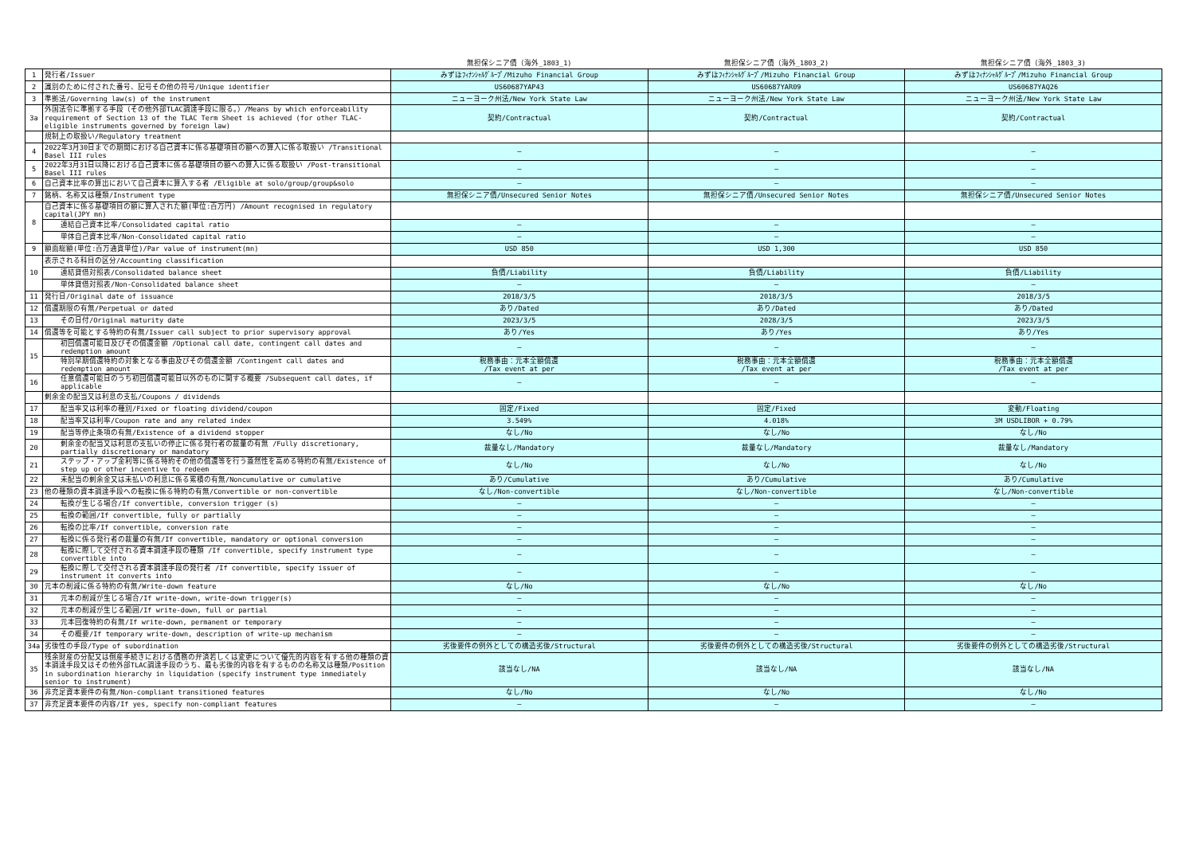| | | 無担保シニア債（海外_1803_1) | 無担保シニア債（海外_1803_2) | 無担保シニア債（海外_1803_3) |
| --- | --- | --- | --- | --- |
| 1 | 発行者/Issuer | みずほﾌｨﾅﾝｼｬﾙｸﾞﾙｰﾌﾟ/Mizuho Financial Group | みずほﾌｨﾅﾝｼｬﾙｸﾞﾙｰﾌﾟ/Mizuho Financial Group | みずほﾌｨﾅﾝｼｬﾙｸﾞﾙｰﾌﾟ/Mizuho Financial Group |
| 2 | 識別のために付された番号、記号その他の符号/Unique identifier | US60687YAP43 | US60687YAR09 | US60687YAQ26 |
| 3 | 準拠法/Governing law(s) of the instrument | ニューヨーク州法/New York State Law | ニューヨーク州法/New York State Law | ニューヨーク州法/New York State Law |
| 3a | 外国法令に準拠する手段（その他外部TLAC調達手段に限る。）/Means by which enforceability requirement of Section 13 of the TLAC Term Sheet is achieved (for other TLAC-eligible instruments governed by foreign law) | 契約/Contractual | 契約/Contractual | 契約/Contractual |
| | 規制上の取扱い/Regulatory treatment | | | |
| 4 | 2022年3月30日までの期間における自己資本に係る基礎項目の額への算入に係る取扱い /Transitional Basel III rules | — | — | — |
| 5 | 2022年3月31日以降における自己資本に係る基礎項目の額への算入に係る取扱い /Post-transitional Basel III rules | — | — | — |
| 6 | 自己資本比率の算出において自己資本に算入する者 /Eligible at solo/group/group&solo | — | — | — |
| 7 | 銘柄、名称又は種類/Instrument type | 無担保シニア債/Unsecured Senior Notes | 無担保シニア債/Unsecured Senior Notes | 無担保シニア債/Unsecured Senior Notes |
| 8 | 自己資本に係る基礎項目の額に算入された額(単位:百万円) /Amount recognised in regulatory capital(JPY mn) | | | |
| | 連結自己資本比率/Consolidated capital ratio | — | — | — |
| | 単体自己資本比率/Non-Consolidated capital ratio | — | — | — |
| 9 | 額面総額(単位:百万通貨単位)/Par value of instrument(mn) | USD 850 | USD 1,300 | USD 850 |
| 10 | 表示される科目の区分/Accounting classification | | | |
| | 連結貸借対照表/Consolidated balance sheet | 負債/Liability | 負債/Liability | 負債/Liability |
| | 単体貸借対照表/Non-Consolidated balance sheet | — | — | — |
| 11 | 発行日/Original date of issuance | 2018/3/5 | 2018/3/5 | 2018/3/5 |
| 12 | 償還期限の有無/Perpetual or dated | あり/Dated | あり/Dated | あり/Dated |
| 13 | その日付/Original maturity date | 2023/3/5 | 2028/3/5 | 2023/3/5 |
| 14 | 償還等を可能とする特約の有無/Issuer call subject to prior supervisory approval | あり/Yes | あり/Yes | あり/Yes |
| 15 | 初回償還可能日及びその償還金額 /Optional call date, contingent call dates and redemption amount | — | — | — |
| | 特別早期償還特約の対象となる事由及びその償還金額 /Contingent call dates and redemption amount | 税務事由：元本全額償還 /Tax event at per | 税務事由：元本全額償還 /Tax event at per | 税務事由：元本全額償還 /Tax event at per |
| 16 | 任意償還可能日のうち初回償還可能日以外のものに関する概要 /Subsequent call dates, if applicable | — | — | — |
| | 剰余金の配当又は利息の支払/Coupons / dividends | | | |
| 17 | 配当率又は利率の種別/Fixed or floating dividend/coupon | 固定/Fixed | 固定/Fixed | 変動/Floating |
| 18 | 配当率又は利率/Coupon rate and any related index | 3.549% | 4.018% | 3M USDLIBOR + 0.79% |
| 19 | 配当等停止条項の有無/Existence of a dividend stopper | なし/No | なし/No | なし/No |
| 20 | 剰余金の配当又は利息の支払いの停止に係る発行者の裁量の有無 /Fully discretionary, partially discretionary or mandatory | 裁量なし/Mandatory | 裁量なし/Mandatory | 裁量なし/Mandatory |
| 21 | ステップ・アップ金利等に係る特約その他の償還等を行う蓋然性を高める特約の有無/Existence of step up or other incentive to redeem | なし/No | なし/No | なし/No |
| 22 | 未配当の剰余金又は未払いの利息に係る累積の有無/Noncumulative or cumulative | あり/Cumulative | あり/Cumulative | あり/Cumulative |
| 23 | 他の種類の資本調達手段への転換に係る特約の有無/Convertible or non-convertible | なし/Non-convertible | なし/Non-convertible | なし/Non-convertible |
| 24 | 転換が生じる場合/If convertible, conversion trigger (s) | — | — | — |
| 25 | 転換の範囲/If convertible, fully or partially | — | — | — |
| 26 | 転換の比率/If convertible, conversion rate | — | — | — |
| 27 | 転換に係る発行者の裁量の有無/If convertible, mandatory or optional conversion | — | — | — |
| 28 | 転換に際して交付される資本調達手段の種類 /If convertible, specify instrument type convertible into | — | — | — |
| 29 | 転換に際して交付される資本調達手段の発行者 /If convertible, specify issuer of instrument it converts into | — | — | — |
| 30 | 元本の削減に係る特約の有無/Write-down feature | なし/No | なし/No | なし/No |
| 31 | 元本の削減が生じる場合/If write-down, write-down trigger(s) | — | — | — |
| 32 | 元本の削減が生じる範囲/If write-down, full or partial | — | — | — |
| 33 | 元本回復特約の有無/If write-down, permanent or temporary | — | — | — |
| 34 | その概要/If temporary write-down, description of write-up mechanism | — | — | — |
| 34a | 劣後性の手段/Type of subordination | 劣後要件の例外としての構造劣後/Structural | 劣後要件の例外としての構造劣後/Structural | 劣後要件の例外としての構造劣後/Structural |
| 35 | 残余財産の分配又は倒産手続きにおける債務の弁済若しくは変更について優先的内容を有する他の種類の資本調達手段又はその他外部TLAC調達手段のうち、最も劣後的内容を有するものの名称又は種類/Position in subordination hierarchy in liquidation (specify instrument type immediately senior to instrument) | 該当なし/NA | 該当なし/NA | 該当なし/NA |
| 36 | 非充足資本要件の有無/Non-compliant transitioned features | なし/No | なし/No | なし/No |
| 37 | 非充足資本要件の内容/If yes, specify non-compliant features | — | — | — |